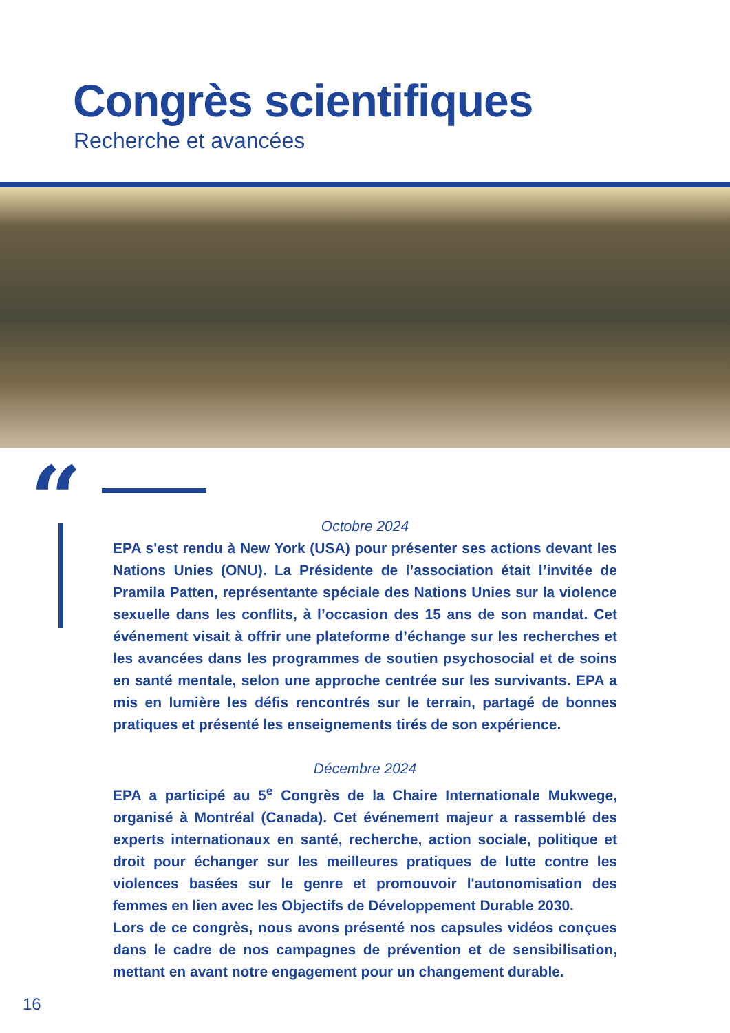Congrès scientifiques
Recherche et avancées
“
Octobre 2024
EPA s'est rendu à New York (USA) pour présenter ses actions devant les Nations Unies (ONU). La Présidente de l’association était l’invitée de Pramila Patten, représentante spéciale des Nations Unies sur la violence sexuelle dans les conflits, à l’occasion des 15 ans de son mandat. Cet événement visait à offrir une plateforme d’échange sur les recherches et les avancées dans les programmes de soutien psychosocial et de soins en santé mentale, selon une approche centrée sur les survivants. EPA a mis en lumière les défis rencontrés sur le terrain, partagé de bonnes pratiques et présenté les enseignements tirés de son expérience.
Décembre 2024
EPA a participé au 5<sup>e</sup> Congrès de la Chaire Internationale Mukwege, organisé à Montréal (Canada). Cet événement majeur a rassemblé des experts internationaux en santé, recherche, action sociale, politique et droit pour échanger sur les meilleures pratiques de lutte contre les violences basées sur le genre et promouvoir l'autonomisation des femmes en lien avec les Objectifs de Développement Durable 2030.
Lors de ce congrès, nous avons présenté nos capsules vidéos conçues dans le cadre de nos campagnes de prévention et de sensibilisation, mettant en avant notre engagement pour un changement durable.
16